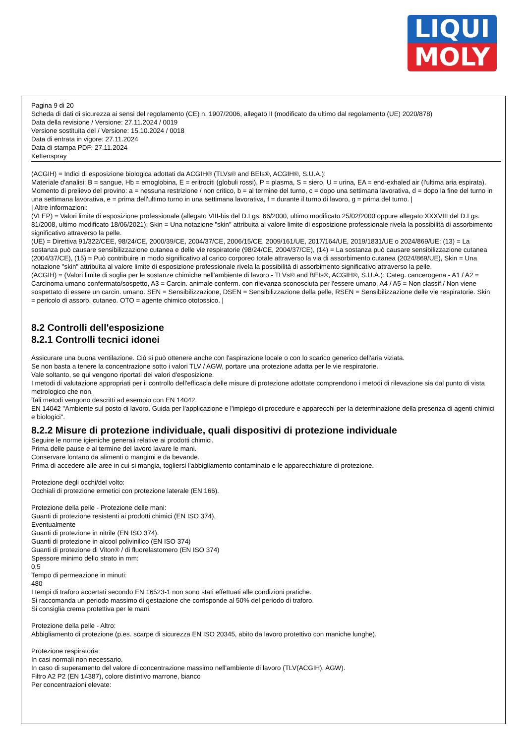LIQUI
MOLY
Pagina 9 di 20
Scheda di dati di sicurezza ai sensi del regolamento (CE) n. 1907/2006, allegato II (modificato da ultimo dal regolamento (UE) 2020/878)
Data della revisione / Versione: 27.11.2024 / 0019
Versione sostituita del / Versione: 15.10.2024 / 0018
Data di entrata in vigore: 27.11.2024
Data di stampa PDF: 27.11.2024
Kettenspray
(ACGIH) = Indici di esposizione biologica adottati da ACGIH® (TLVs® and BEIs®, ACGIH®, S.U.A.):
Materiale d'analisi: B = sangue, Hb = emoglobina, E = eritrociti (globuli rossi), P = plasma, S = siero, U = urina, EA = end-exhaled air (l'ultima aria espirata).
Momento di prelievo del provino: a = nessuna restrizione / non critico, b = al termine del turno, c = dopo una settimana lavorativa, d = dopo la fine del turno in una settimana lavorativa, e = prima dell'ultimo turno in una settimana lavorativa, f = durante il turno di lavoro, g = prima del turno. |
| Altre informazioni:
(VLEP) = Valori limite di esposizione professionale (allegato VIII-bis del D.Lgs. 66/2000, ultimo modificato 25/02/2000 oppure allegato XXXVIII del D.Lgs. 81/2008, ultimo modificato 18/06/2021): Skin = Una notazione "skin" attribuita al valore limite di esposizione professionale rivela la possibilità di assorbimento significativo attraverso la pelle.
(UE) = Direttiva 91/322/CEE, 98/24/CE, 2000/39/CE, 2004/37/CE, 2006/15/CE, 2009/161/UE, 2017/164/UE, 2019/1831/UE o 2024/869/UE: (13) = La sostanza può causare sensibilizzazione cutanea e delle vie respiratorie (98/24/CE, 2004/37/CE), (14) = La sostanza può causare sensibilizzazione cutanea (2004/37/CE), (15) = Può contribuire in modo significativo al carico corporeo totale attraverso la via di assorbimento cutanea (2024/869/UE), Skin = Una notazione "skin" attribuita al valore limite di esposizione professionale rivela la possibilità di assorbimento significativo attraverso la pelle.
(ACGIH) = (Valori limite di soglia per le sostanze chimiche nell'ambiente di lavoro - TLVs® and BEIs®, ACGIH®, S.U.A.): Categ. cancerogena - A1 / A2 = Carcinoma umano confermato/sospetto, A3 = Carcin. animale conferm. con rilevanza sconosciuta per l'essere umano, A4 / A5 = Non classif./ Non viene sospettato di essere un carcin. umano. SEN = Sensibilizzazione, DSEN = Sensibilizzazione della pelle, RSEN = Sensibilizzazione delle vie respiratorie. Skin = pericolo di assorb. cutaneo. OTO = agente chimico ototossico. |
8.2 Controlli dell'esposizione
8.2.1 Controlli tecnici idonei
Assicurare una buona ventilazione. Ciò si può ottenere anche con l'aspirazione locale o con lo scarico generico dell'aria viziata.
Se non basta a tenere la concentrazione sotto i valori TLV / AGW, portare una protezione adatta per le vie respiratorie.
Vale soltanto, se qui vengono riportati dei valori d'esposizione.
I metodi di valutazione appropriati per il controllo dell'efficacia delle misure di protezione adottate comprendono i metodi di rilevazione sia dal punto di vista metrologico che non.
Tali metodi vengono descritti ad esempio con EN 14042.
EN 14042 "Ambiente sul posto di lavoro. Guida per l'applicazione e l'impiego di procedure e apparecchi per la determinazione della presenza di agenti chimici e biologici".
8.2.2 Misure di protezione individuale, quali dispositivi di protezione individuale
Seguire le norme igieniche generali relative ai prodotti chimici.
Prima delle pause e al termine del lavoro lavare le mani.
Conservare lontano da alimenti o mangimi e da bevande.
Prima di accedere alle aree in cui si mangia, togliersi l'abbigliamento contaminato e le apparecchiature di protezione.
Protezione degli occhi/del volto:
Occhiali di protezione ermetici con protezione laterale (EN 166).
Protezione della pelle - Protezione delle mani:
Guanti di protezione resistenti ai prodotti chimici (EN ISO 374).
Eventualmente
Guanti di protezione in nitrile (EN ISO 374).
Guanti di protezione in alcool polivinilico (EN ISO 374)
Guanti di protezione di Viton® / di fluorelastomero (EN ISO 374)
Spessore minimo dello strato in mm:
0,5
Tempo di permeazione in minuti:
480
I tempi di traforo accertati secondo EN 16523-1 non sono stati effettuati alle condizioni pratiche.
Si raccomanda un periodo massimo di gestazione che corrisponde al 50% del periodo di traforo.
Si consiglia crema protettiva per le mani.
Protezione della pelle - Altro:
Abbigliamento di protezione (p.es. scarpe di sicurezza EN ISO 20345, abito da lavoro protettivo con maniche lunghe).
Protezione respiratoria:
In casi normali non necessario.
In caso di superamento del valore di concentrazione massimo nell'ambiente di lavoro (TLV(ACGIH), AGW).
Filtro A2 P2 (EN 14387), colore distintivo marrone, bianco
Per concentrazioni elevate: